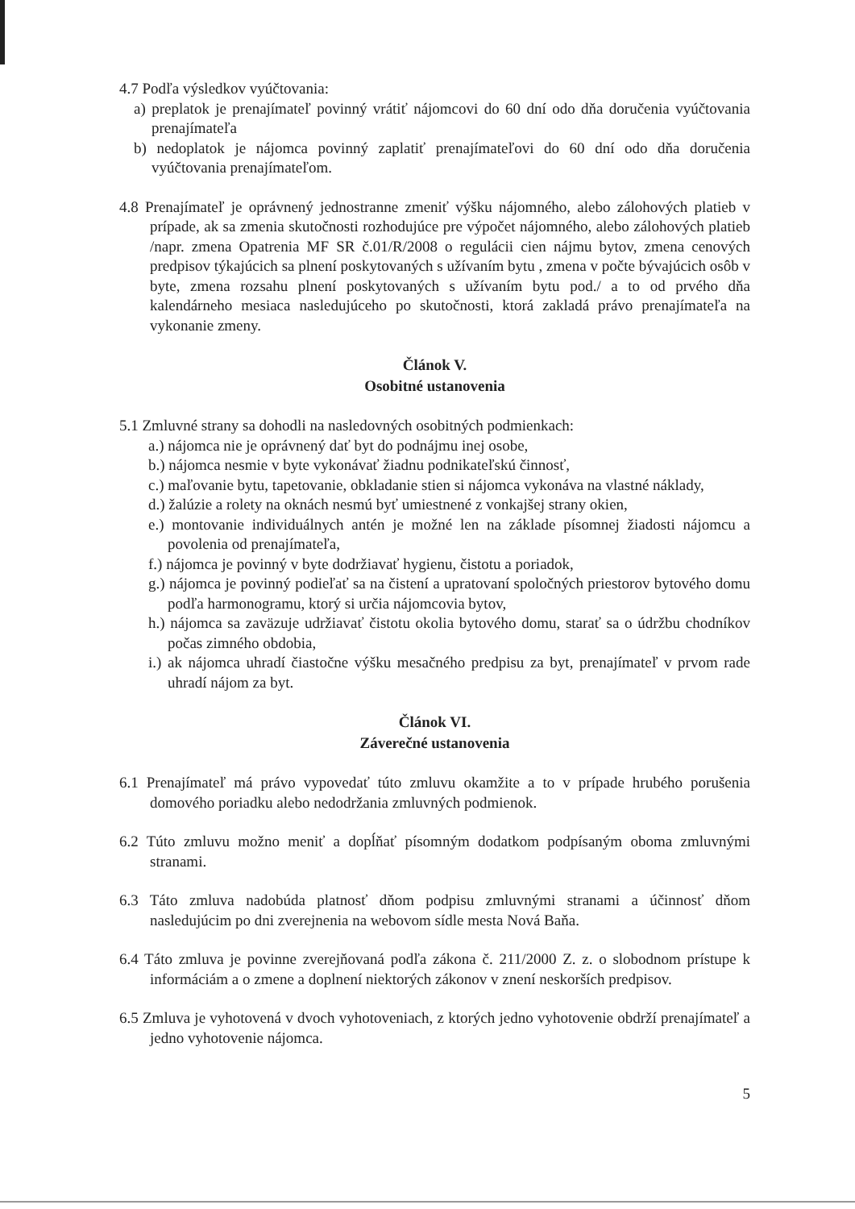4.7 Podľa výsledkov vyúčtovania:
a) preplatok je prenajímateľ povinný vrátiť nájomcovi do 60 dní odo dňa doručenia vyúčtovania prenajímateľa
b) nedoplatok je nájomca povinný zaplatiť prenajímateľovi do 60 dní odo dňa doručenia vyúčtovania prenajímateľom.
4.8 Prenajímateľ je oprávnený jednostranne zmeniť výšku nájomného, alebo zálohových platieb v prípade, ak sa zmenia skutočnosti rozhodujúce pre výpočet nájomného, alebo zálohových platieb /napr. zmena Opatrenia MF SR č.01/R/2008 o regulácii cien nájmu bytov, zmena cenových predpisov týkajúcich sa plnení poskytovaných s užívaním bytu , zmena v počte bývajúcich osôb v byte, zmena rozsahu plnení poskytovaných s užívaním bytu pod./ a to od prvého dňa kalendárneho mesiaca nasledujúceho po skutočnosti, ktorá zakladá právo prenajímateľa na vykonanie zmeny.
Článok V.
Osobitné ustanovenia
5.1 Zmluvné strany sa dohodli na nasledovných osobitných podmienkach:
a.) nájomca nie je oprávnený dať byt do podnájmu inej osobe,
b.) nájomca nesmie v byte vykonávať žiadnu podnikateľskú činnosť,
c.) maľovanie bytu, tapetovanie, obkladanie stien si nájomca vykonáva na vlastné náklady,
d.) žalúzie a rolety na oknách nesmú byť umiestnené z vonkajšej strany okien,
e.) montovanie individuálnych antén je možné len na základe písomnej žiadosti nájomcu a povolenia od prenajímateľa,
f.) nájomca je povinný v byte dodržiavať hygienu, čistotu a poriadok,
g.) nájomca je povinný podieľať sa na čistení a upratovaní spoločných priestorov bytového domu podľa harmonogramu, ktorý si určia nájomcovia bytov,
h.) nájomca sa zaväzuje udržiavať čistotu okolia bytového domu, starať sa o údržbu chodníkov počas zimného obdobia,
i.) ak nájomca uhradí čiastočne výšku mesačného predpisu za byt, prenajímateľ v prvom rade uhradí nájom za byt.
Článok VI.
Záverečné ustanovenia
6.1 Prenajímateľ má právo vypovedať túto zmluvu okamžite a to v prípade hrubého porušenia domového poriadku alebo nedodržania zmluvných podmienok.
6.2 Túto zmluvu možno meniť a dopĺňať písomným dodatkom podpísaným oboma zmluvnými stranami.
6.3 Táto zmluva nadobúda platnosť dňom podpisu zmluvnými stranami a účinnosť dňom nasledujúcim po dni zverejnenia na webovom sídle mesta Nová Baňa.
6.4 Táto zmluva je povinne zverejňovaná podľa zákona č. 211/2000 Z. z. o slobodnom prístupe k informáciám a o zmene a doplnení niektorých zákonov v znení neskorších predpisov.
6.5 Zmluva je vyhotovená v dvoch vyhotoveniach, z ktorých jedno vyhotovenie obdrží prenajímateľ a jedno vyhotovenie nájomca.
5